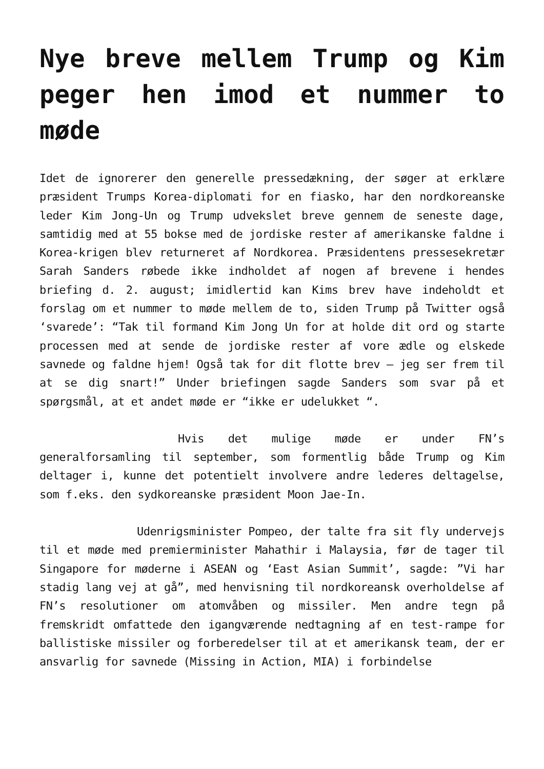Nye breve mellem Trump og Kim peger hen imod et nummer to møde
Idet de ignorerer den generelle pressedækning, der søger at erklære præsident Trumps Korea-diplomati for en fiasko, har den nordkoreanske leder Kim Jong-Un og Trump udvekslet breve gennem de seneste dage, samtidig med at 55 bokse med de jordiske rester af amerikanske faldne i Korea-krigen blev returneret af Nordkorea. Præsidentens pressesekretær Sarah Sanders røbede ikke indholdet af nogen af brevene i hendes briefing d. 2. august; imidlertid kan Kims brev have indeholdt et forslag om et nummer to møde mellem de to, siden Trump på Twitter også ‘svarede’: “Tak til formand Kim Jong Un for at holde dit ord og starte processen med at sende de jordiske rester af vore ædle og elskede savnede og faldne hjem! Også tak for dit flotte brev – jeg ser frem til at se dig snart!” Under briefingen sagde Sanders som svar på et spørgsmål, at et andet møde er “ikke er udelukket “.
Hvis det mulige møde er under FN’s generalforsamling til september, som formentlig både Trump og Kim deltager i, kunne det potentielt involvere andre lederes deltagelse, som f.eks. den sydkoreanske præsident Moon Jae-In.
Udenrigsminister Pompeo, der talte fra sit fly undervejs til et møde med premierminister Mahathir i Malaysia, før de tager til Singapore for møderne i ASEAN og ‘East Asian Summit’, sagde: ”Vi har stadig lang vej at gå”, med henvisning til nordkoreansk overholdelse af FN’s resolutioner om atomvåben og missiler. Men andre tegn på fremskridt omfattede den igangværende nedtagning af en test-rampe for ballistiske missiler og forberedelser til at et amerikansk team, der er ansvarlig for savnede (Missing in Action, MIA) i forbindelse